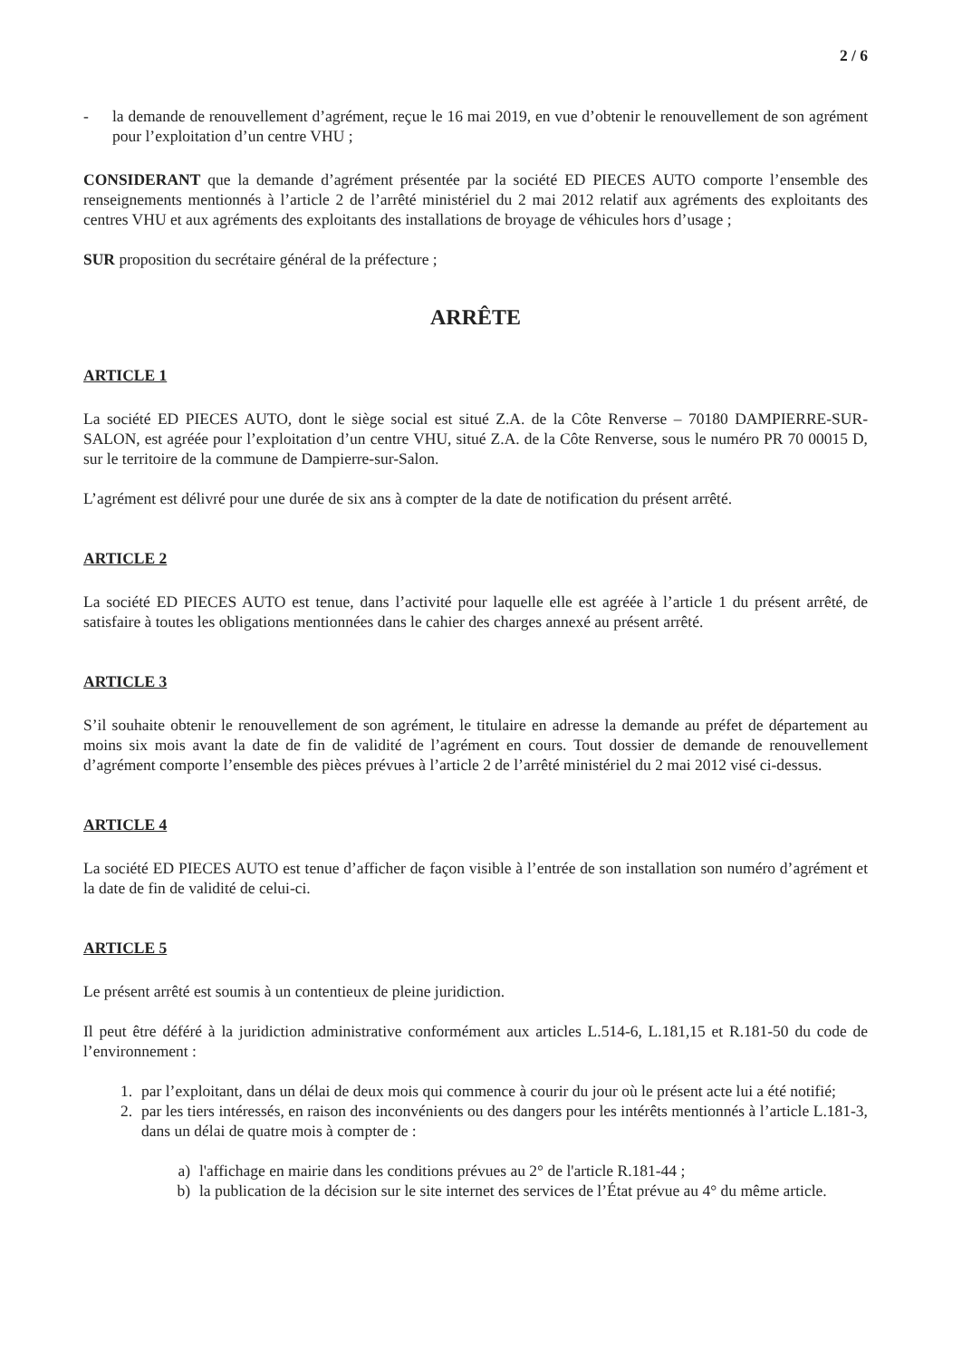2 / 6
- la demande de renouvellement d’agrément, reçue le 16 mai 2019, en vue d’obtenir le renouvellement de son agrément pour l’exploitation d’un centre VHU ;
CONSIDERANT que la demande d’agrément présentée par la société ED PIECES AUTO comporte l’ensemble des renseignements mentionnés à l’article 2 de l’arrêté ministériel du 2 mai 2012 relatif aux agréments des exploitants des centres VHU et aux agréments des exploitants des installations de broyage de véhicules hors d’usage ;
SUR proposition du secrétaire général de la préfecture ;
ARRÊTE
ARTICLE 1
La société ED PIECES AUTO, dont le siège social est situé Z.A. de la Côte Renverse – 70180 DAMPIERRE-SUR-SALON, est agréée pour l’exploitation d’un centre VHU, situé Z.A. de la Côte Renverse, sous le numéro PR 70 00015 D, sur le territoire de la commune de Dampierre-sur-Salon.
L’agrément est délivré pour une durée de six ans à compter de la date de notification du présent arrêté.
ARTICLE 2
La société ED PIECES AUTO est tenue, dans l’activité pour laquelle elle est agréée à l’article 1 du présent arrêté, de satisfaire à toutes les obligations mentionnées dans le cahier des charges annexé au présent arrêté.
ARTICLE 3
S’il souhaite obtenir le renouvellement de son agrément, le titulaire en adresse la demande au préfet de département au moins six mois avant la date de fin de validité de l’agrément en cours. Tout dossier de demande de renouvellement d’agrément comporte l’ensemble des pièces prévues à l’article 2 de l’arrêté ministériel du 2 mai 2012 visé ci-dessus.
ARTICLE 4
La société ED PIECES AUTO est tenue d’afficher de façon visible à l’entrée de son installation son numéro d’agrément et la date de fin de validité de celui-ci.
ARTICLE 5
Le présent arrêté est soumis à un contentieux de pleine juridiction.
Il peut être déféré à la juridiction administrative conformément aux articles L.514-6, L.181,15 et R.181-50 du code de l’environnement :
1. par l’exploitant, dans un délai de deux mois qui commence à courir du jour où le présent acte lui a été notifié;
2. par les tiers intéressés, en raison des inconvénients ou des dangers pour les intérêts mentionnés à l’article L.181-3, dans un délai de quatre mois à compter de :
a) l'affichage en mairie dans les conditions prévues au 2° de l'article R.181-44 ;
b) la publication de la décision sur le site internet des services de l’État prévue au 4° du même article.